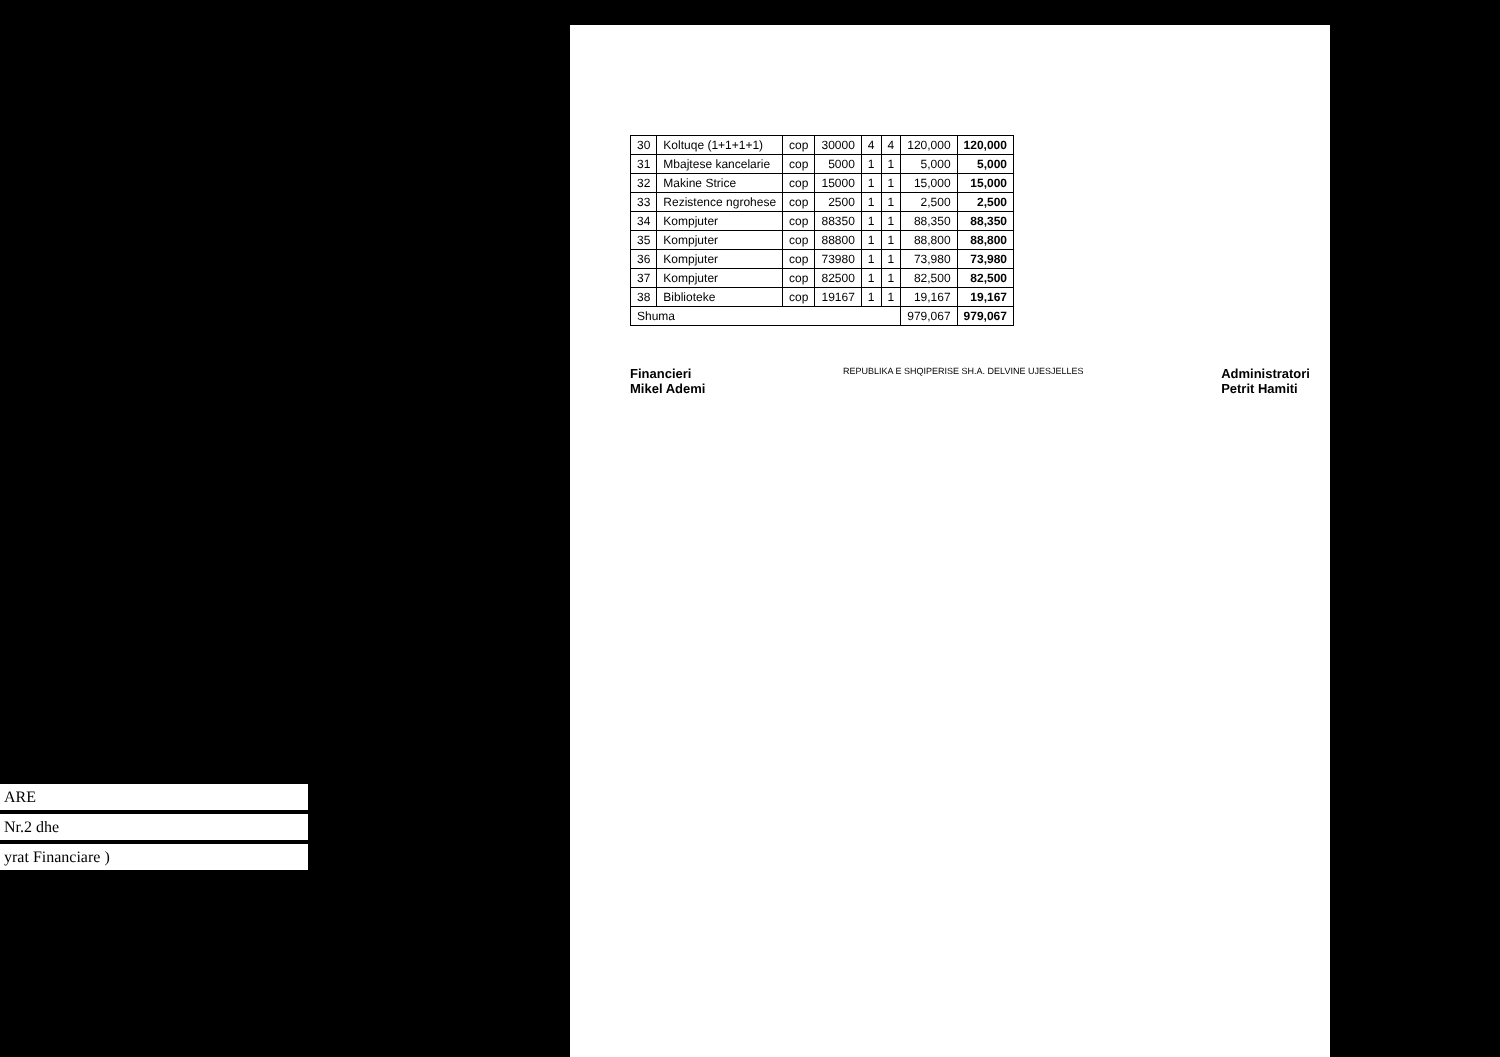ARE
Nr.2 dhe
yrat Financiare )
| 30 | Koltuqe (1+1+1+1) | cop | 30000 | 4 | 4 | 120,000 | 120,000 |
| 31 | Mbajtese kancelarie | cop | 5000 | 1 | 1 | 5,000 | 5,000 |
| 32 | Makine Strice | cop | 15000 | 1 | 1 | 15,000 | 15,000 |
| 33 | Rezistence ngrohese | cop | 2500 | 1 | 1 | 2,500 | 2,500 |
| 34 | Kompjuter | cop | 88350 | 1 | 1 | 88,350 | 88,350 |
| 35 | Kompjuter | cop | 88800 | 1 | 1 | 88,800 | 88,800 |
| 36 | Kompjuter | cop | 73980 | 1 | 1 | 73,980 | 73,980 |
| 37 | Kompjuter | cop | 82500 | 1 | 1 | 82,500 | 82,500 |
| 38 | Biblioteke | cop | 19167 | 1 | 1 | 19,167 | 19,167 |
| Shuma | | | | | | 979,067 | 979,067 |
Financieri
Mikel Ademi
REPUBLIKA E SHQIPERISE SH.A. DELVINE UJESJELLES
Administratori
Petrit Hamiti